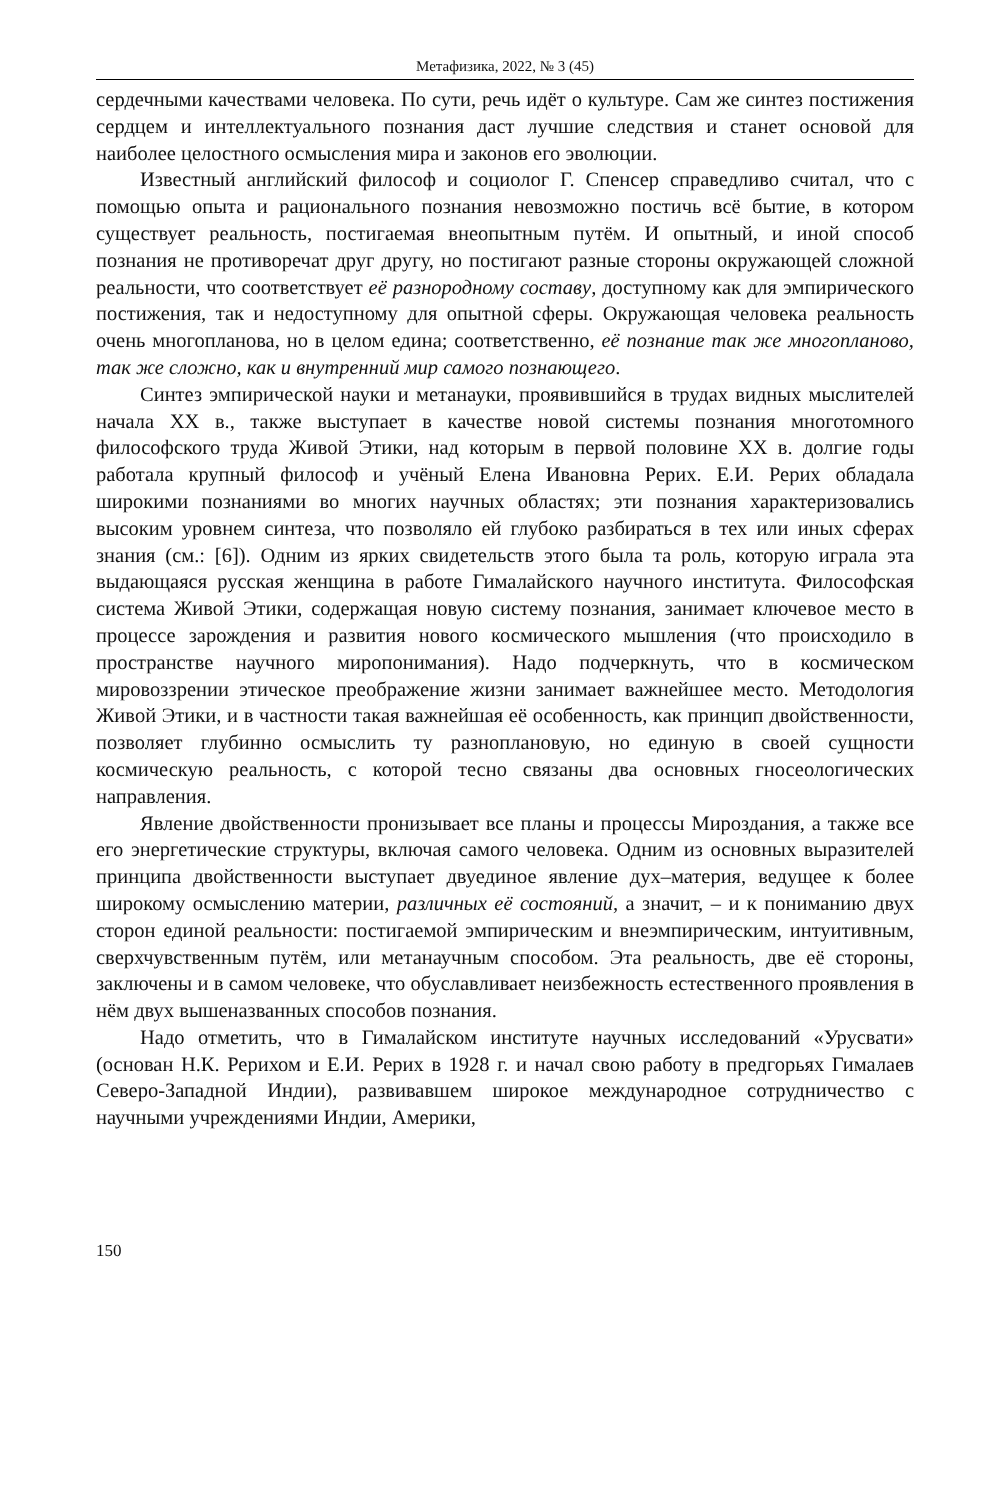Метафизика, 2022, № 3 (45)
сердечными качествами человека. По сути, речь идёт о культуре. Сам же синтез постижения сердцем и интеллектуального познания даст лучшие следствия и станет основой для наиболее целостного осмысления мира и законов его эволюции.
Известный английский философ и социолог Г. Спенсер справедливо считал, что с помощью опыта и рационального познания невозможно постичь всё бытие, в котором существует реальность, постигаемая внеопытным путём. И опытный, и иной способ познания не противоречат друг другу, но постигают разные стороны окружающей сложной реальности, что соответствует её разнородному составу, доступному как для эмпирического постижения, так и недоступному для опытной сферы. Окружающая человека реальность очень многопланова, но в целом едина; соответственно, её познание так же многопланово, так же сложно, как и внутренний мир самого познающего.
Синтез эмпирической науки и метанауки, проявившийся в трудах видных мыслителей начала XX в., также выступает в качестве новой системы познания многотомного философского труда Живой Этики, над которым в первой половине XX в. долгие годы работала крупный философ и учёный Елена Ивановна Рерих. Е.И. Рерих обладала широкими познаниями во многих научных областях; эти познания характеризовались высоким уровнем синтеза, что позволяло ей глубоко разбираться в тех или иных сферах знания (см.: [6]). Одним из ярких свидетельств этого была та роль, которую играла эта выдающаяся русская женщина в работе Гималайского научного института. Философская система Живой Этики, содержащая новую систему познания, занимает ключевое место в процессе зарождения и развития нового космического мышления (что происходило в пространстве научного миропонимания). Надо подчеркнуть, что в космическом мировоззрении этическое преображение жизни занимает важнейшее место. Методология Живой Этики, и в частности такая важнейшая её особенность, как принцип двойственности, позволяет глубинно осмыслить ту разноплановую, но единую в своей сущности космическую реальность, с которой тесно связаны два основных гносеологических направления.
Явление двойственности пронизывает все планы и процессы Мироздания, а также все его энергетические структуры, включая самого человека. Одним из основных выразителей принципа двойственности выступает двуединое явление дух–материя, ведущее к более широкому осмыслению материи, различных её состояний, а значит, – и к пониманию двух сторон единой реальности: постигаемой эмпирическим и внеэмпирическим, интуитивным, сверхчувственным путём, или метанаучным способом. Эта реальность, две её стороны, заключены и в самом человеке, что обуславливает неизбежность естественного проявления в нём двух вышеназванных способов познания.
Надо отметить, что в Гималайском институте научных исследований «Урусвати» (основан Н.К. Рерихом и Е.И. Рерих в 1928 г. и начал свою работу в предгорьях Гималаев Северо-Западной Индии), развивавшем широкое международное сотрудничество с научными учреждениями Индии, Америки,
150